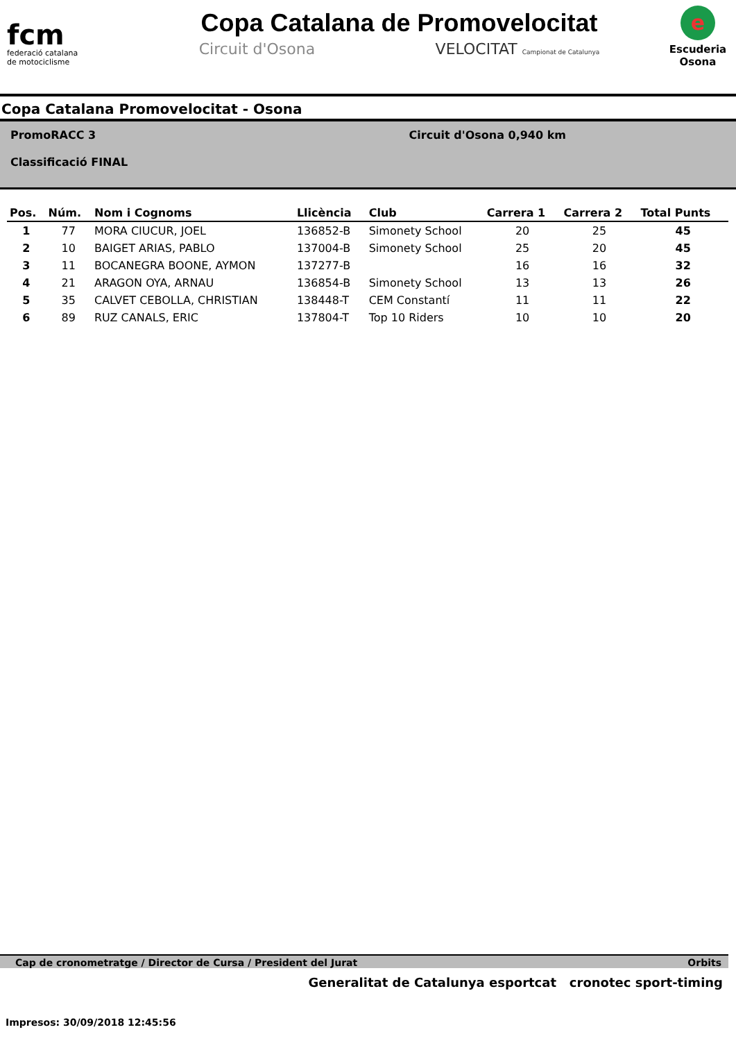fcm
federació catalana
de motociclisme
Copa Catalana de Promovelocitat
Circuit d'Osona VELOCITAT Campionat de Catalunya
e
Escuderia
Osona
Copa Catalana Promovelocitat - Osona
PromoRACC 3
Classificació FINAL
Circuit d'Osona 0,940 km
| Pos. | Núm. | Nom i Cognoms | Llicència | Club | Carrera 1 | Carrera 2 | Total Punts |
| --- | --- | --- | --- | --- | --- | --- | --- |
| 1 | 77 | MORA CIUCUR, JOEL | 136852-B | Simonety School | 20 | 25 | 45 |
| 2 | 10 | BAIGET ARIAS, PABLO | 137004-B | Simonety School | 25 | 20 | 45 |
| 3 | 11 | BOCANEGRA BOONE, AYMON | 137277-B | | 16 | 16 | 32 |
| 4 | 21 | ARAGON OYA, ARNAU | 136854-B | Simonety School | 13 | 13 | 26 |
| 5 | 35 | CALVET CEBOLLA, CHRISTIAN | 138448-T | CEM Constantí | 11 | 11 | 22 |
| 6 | 89 | RUZ CANALS, ERIC | 137804-T | Top 10 Riders | 10 | 10 | 20 |
Cap de cronometratge / Director de Cursa / President del Jurat Orbits
Impresos: 30/09/2018 12:45:56
Generalitat de Catalunya esportcat cronotec sport-timing